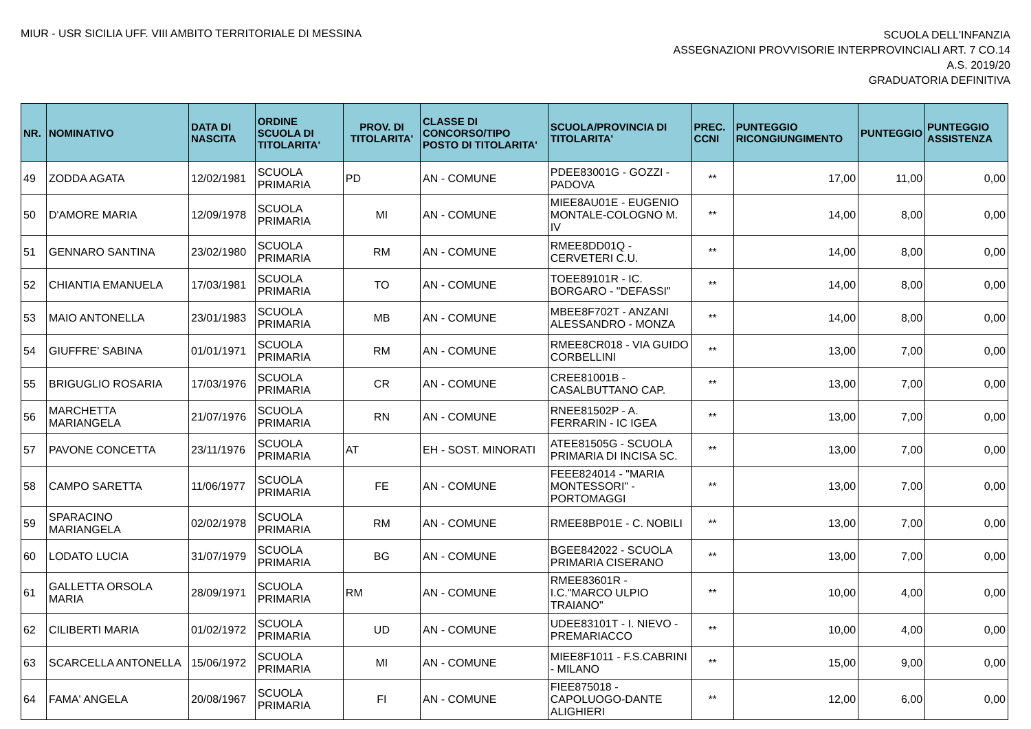MIUR - USR SICILIA UFF. VIII AMBITO TERRITORIALE DI MESSINA
SCUOLA DELL'INFANZIA
ASSEGNAZIONI PROVVISORIE INTERPROVINCIALI ART. 7 CO.14
A.S. 2019/20
GRADUATORIA DEFINITIVA
| NR. | NOMINATIVO | DATA DI NASCITA | ORDINE SCUOLA DI TITOLARITA' | PROV. DI TITOLARITA' | CLASSE DI CONCORSO/TIPO POSTO DI TITOLARITA' | SCUOLA/PROVINCIA DI TITOLARITA' | PREC. CCNI | PUNTEGGIO RICONGIUNGIMENTO | PUNTEGGIO | PUNTEGGIO ASSISTENZA |
| --- | --- | --- | --- | --- | --- | --- | --- | --- | --- | --- |
| 49 | ZODDA AGATA | 12/02/1981 | SCUOLA PRIMARIA | PD | AN - COMUNE | PDEE83001G - GOZZI - PADOVA | ** | 17,00 | 11,00 | 0,00 |
| 50 | D'AMORE MARIA | 12/09/1978 | SCUOLA PRIMARIA | MI | AN - COMUNE | MIEE8AU01E - EUGENIO MONTALE-COLOGNO M. IV | ** | 14,00 | 8,00 | 0,00 |
| 51 | GENNARO SANTINA | 23/02/1980 | SCUOLA PRIMARIA | RM | AN - COMUNE | RMEE8DD01Q - CERVETERI C.U. | ** | 14,00 | 8,00 | 0,00 |
| 52 | CHIANTIA EMANUELA | 17/03/1981 | SCUOLA PRIMARIA | TO | AN - COMUNE | TOEE89101R - IC. BORGARO - "DEFASSI" | ** | 14,00 | 8,00 | 0,00 |
| 53 | MAIO ANTONELLA | 23/01/1983 | SCUOLA PRIMARIA | MB | AN - COMUNE | MBEE8F702T - ANZANI ALESSANDRO - MONZA | ** | 14,00 | 8,00 | 0,00 |
| 54 | GIUFFRE' SABINA | 01/01/1971 | SCUOLA PRIMARIA | RM | AN - COMUNE | RMEE8CR018 - VIA GUIDO CORBELLINI | ** | 13,00 | 7,00 | 0,00 |
| 55 | BRIGUGLIO ROSARIA | 17/03/1976 | SCUOLA PRIMARIA | CR | AN - COMUNE | CREE81001B - CASALBUTTANO CAP. | ** | 13,00 | 7,00 | 0,00 |
| 56 | MARCHETTA MARIANGELA | 21/07/1976 | SCUOLA PRIMARIA | RN | AN - COMUNE | RNEE81502P - A. FERRARIN - IC IGEA | ** | 13,00 | 7,00 | 0,00 |
| 57 | PAVONE CONCETTA | 23/11/1976 | SCUOLA PRIMARIA | AT | EH - SOST. MINORATI | ATEE81505G - SCUOLA PRIMARIA DI INCISA SC. | ** | 13,00 | 7,00 | 0,00 |
| 58 | CAMPO SARETTA | 11/06/1977 | SCUOLA PRIMARIA | FE | AN - COMUNE | FEEE824014 - "MARIA MONTESSORI" - PORTOMAGGI | ** | 13,00 | 7,00 | 0,00 |
| 59 | SPARACINO MARIANGELA | 02/02/1978 | SCUOLA PRIMARIA | RM | AN - COMUNE | RMEE8BP01E - C. NOBILI | ** | 13,00 | 7,00 | 0,00 |
| 60 | LODATO LUCIA | 31/07/1979 | SCUOLA PRIMARIA | BG | AN - COMUNE | BGEE842022 - SCUOLA PRIMARIA CISERANO | ** | 13,00 | 7,00 | 0,00 |
| 61 | GALLETTA ORSOLA MARIA | 28/09/1971 | SCUOLA PRIMARIA | RM | AN - COMUNE | RMEE83601R - I.C."MARCO ULPIO TRAIANO" | ** | 10,00 | 4,00 | 0,00 |
| 62 | CILIBERTI MARIA | 01/02/1972 | SCUOLA PRIMARIA | UD | AN - COMUNE | UDEE83101T - I. NIEVO - PREMARIACCO | ** | 10,00 | 4,00 | 0,00 |
| 63 | SCARCELLA ANTONELLA | 15/06/1972 | SCUOLA PRIMARIA | MI | AN - COMUNE | MIEE8F1011 - F.S.CABRINI - MILANO | ** | 15,00 | 9,00 | 0,00 |
| 64 | FAMA' ANGELA | 20/08/1967 | SCUOLA PRIMARIA | FI | AN - COMUNE | FIEE875018 - CAPOLUOGO-DANTE ALIGHIERI | ** | 12,00 | 6,00 | 0,00 |